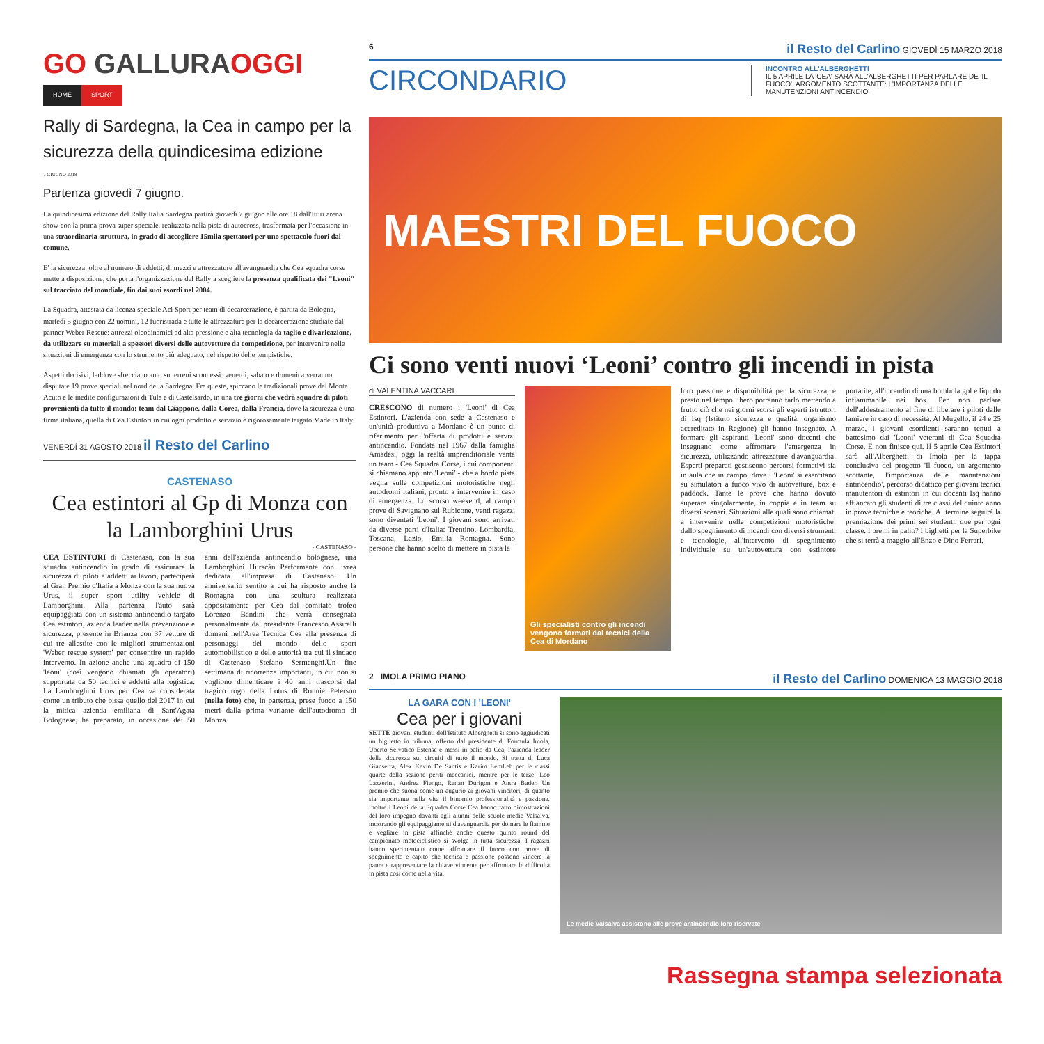GO GALLURAOGGI
HOME SPORT
Rally di Sardegna, la Cea in campo per la sicurezza della quindicesima edizione
7 GIUGNO 2018
Partenza giovedì 7 giugno.
La quindicesima edizione del Rally Italia Sardegna partirà giovedì 7 giugno alle ore 18 dall'Ittiri arena show con la prima prova super speciale, realizzata nella pista di autocross, trasformata per l'occasione in una straordinaria struttura, in grado di accogliere 15mila spettatori per uno spettacolo fuori dal comune.
E' la sicurezza, oltre al numero di addetti, di mezzi e attrezzature all'avanguardia che Cea squadra corse mette a disposizione, che porta l'organizzazione del Rally a scegliere la presenza qualificata dei "Leoni" sul tracciato del mondiale, fin dai suoi esordi nel 2004.
La Squadra, attestata da licenza speciale Aci Sport per team di decarcerazione, è partita da Bologna, martedì 5 giugno con 22 uomini, 12 fuoristrada e tutte le attrezzature per la decarcerazione studiate dal partner Weber Rescue: attrezzi oleodinamici ad alta pressione e alta tecnologia da taglio e divaricazione, da utilizzare su materiali a spessori diversi delle autovetture da competizione, per intervenire nelle situazioni di emergenza con lo strumento più adeguato, nel rispetto delle tempistiche.
Aspetti decisivi, laddove sfrecciano auto su terreni sconnessi: venerdì, sabato e domenica verranno disputate 19 prove speciali nel nord della Sardegna. Fra queste, spiccano le tradizionali prove del Monte Acuto e le inedite configurazioni di Tula e di Castelsardo, in una tre giorni che vedrà squadre di piloti provenienti da tutto il mondo: team dal Giappone, dalla Corea, dalla Francia, dove la sicurezza è una firma italiana, quella di Cea Estintori in cui ogni prodotto e servizio è rigorosamente targato Made in Italy.
VENERDÌ 31 AGOSTO 2018 il Resto del Carlino
CASTENASO
Cea estintori al Gp di Monza con la Lamborghini Urus
- CASTENASO -
CEA ESTINTORI di Castenaso, con la sua squadra antincendio in grado di assicurare la sicurezza di piloti e addetti ai lavori, parteciperà al Gran Premio d'Italia a Monza con la sua nuova Urus, il super sport utility vehicle di Lamborghini. Alla partenza l'auto sarà equipaggiata con un sistema antincendio targato Cea estintori, azienda leader nella prevenzione e sicurezza, presente in Brianza con 37 vetture di cui tre allestite con le migliori strumentazioni 'Weber rescue system' per consentire un rapido intervento. In azione anche una squadra di 150 'leoni' (così vengono chiamati gli operatori) supportata da 50 tecnici e addetti alla logistica. La Lamborghini Urus per Cea va considerata come un tributo che bissa quello del 2017 in cui la mitica azienda emiliana di Sant'Agata Bolognese, ha preparato, in occasione dei 50 anni dell'azienda antincendio bolognese, una Lamborghini Huracán Performante con livrea dedicata all'impresa di Castenaso. Un anniversario sentito a cui ha risposto anche la Romagna con una scultura realizzata appositamente per Cea dal comitato trofeo Lorenzo Bandini che verrà consegnata personalmente dal presidente Francesco Assirelli domani nell'Area Tecnica Cea alla presenza di personaggi del mondo dello sport automobilistico e delle autorità tra cui il sindaco di Castenaso Stefano Sermenghi.Un fine settimana di ricorrenze importanti, in cui non si vogliono dimenticare i 40 anni trascorsi dal tragico rogo della Lotus di Ronnie Peterson (nella foto) che, in partenza, prese fuoco a 150 metri dalla prima variante dell'autodromo di Monza.
6 il Resto del Carlino GIOVEDÌ 15 MARZO 2018
CIRCONDARIO
INCONTRO ALL'ALBERGHETTI
IL 5 APRILE LA 'CEA' SARÀ ALL'ALBERGHETTI PER PARLARE DE 'IL FUOCO', ARGOMENTO SCOTTANTE: L'IMPORTANZA DELLE MANUTENZIONI ANTINCENDIO'
MAESTRI DEL FUOCO
Ci sono venti nuovi ‘Leoni’ contro gli incendi in pista
di VALENTINA VACCARI
CRESCONO di numero i 'Leoni' di Cea Estintori. L'azienda con sede a Castenaso e un'unità produttiva a Mordano è un punto di riferimento per l'offerta di prodotti e servizi antincendio. Fondata nel 1967 dalla famiglia Amadesi, oggi la realtà imprenditoriale vanta un team - Cea Squadra Corse, i cui componenti si chiamano appunto 'Leoni' - che a bordo pista veglia sulle competizioni motoristiche negli autodromi italiani, pronto a intervenire in caso di emergenza. Lo scorso weekend, al campo prove di Savignano sul Rubicone, venti ragazzi sono diventati 'Leoni'. I giovani sono arrivati da diverse parti d'Italia: Trentino, Lombardia, Toscana, Lazio, Emilia Romagna. Sono persone che hanno scelto di mettere in pista la
Gli specialisti contro gli incendi vengono formati dai tecnici della Cea di Mordano
loro passione e disponibilità per la sicurezza, e presto nel tempo libero potranno farlo mettendo a frutto ciò che nei giorni scorsi gli esperti istruttori di Isq (Istituto sicurezza e qualità, organismo accreditato in Regione) gli hanno insegnato. A formare gli aspiranti 'Leoni' sono docenti che insegnano come affrontare l'emergenza in sicurezza, utilizzando attrezzature d'avanguardia. Esperti preparati gestiscono percorsi formativi sia in aula che in campo, dove i 'Leoni' si esercitano su simulatori a fuoco vivo di autovetture, box e paddock. Tante le prove che hanno dovuto superare singolarmente, in coppia e in team su diversi scenari. Situazioni alle quali sono chiamati a intervenire nelle competizioni motoristiche: dallo spegnimento di incendi con diversi strumenti e tecnologie, all'intervento di spegnimento individuale su un'autovettura con estintore portatile, all'incendio di una bombola gpl e liquido infiammabile nei box. Per non parlare dell'addestramento al fine di liberare i piloti dalle lamiere in caso di necessità. Al Mugello, il 24 e 25 marzo, i giovani esordienti saranno tenuti a battesimo dai 'Leoni' veterani di Cea Squadra Corse. E non finisce qui. Il 5 aprile Cea Estintori sarà all'Alberghetti di Imola per la tappa conclusiva del progetto 'Il fuoco, un argomento scottante, l'importanza delle manutenzioni antincendio', percorso didattico per giovani tecnici manutentori di estintori in cui docenti Isq hanno affiancato gli studenti di tre classi del quinto anno in prove tecniche e teoriche. Al termine seguirà la premiazione dei primi sei studenti, due per ogni classe. I premi in palio? I biglietti per la Superbike che si terrà a maggio all'Enzo e Dino Ferrari.
2 IMOLA PRIMO PIANO il Resto del Carlino DOMENICA 13 MAGGIO 2018
LA GARA CON I 'LEONI'
Cea per i giovani
SETTE giovani studenti dell'Istituto Alberghetti si sono aggiudicati un biglietto in tribuna, offerto dal presidente di Formula Imola, Uberto Selvatico Estense e messi in palio da Cea, l'azienda leader della sicurezza sui circuiti di tutto il mondo. Si tratta di Luca Gianserra, Alex Kevin De Santis e Karim LemLeh per le classi quarte della sezione periti meccanici, mentre per le terze: Leo Lazzerini, Andrea Fiengo, Renan Durigon e Antra Bader. Un premio che suona come un augurio ai giovani vincitori, di quanto sia importante nella vita il binomio professionalità e passione. Inoltre i Leoni della Squadra Corse Cea hanno fatto dimostrazioni del loro impegno davanti agli alunni delle scuole medie Valsalva, mostrando gli equipaggiamenti d'avanguardia per domare le fiamme e vegliare in pista affinché anche questo quinto round del campionato motociclistico si svolga in tutta sicurezza. I ragazzi hanno sperimentato come affrontare il fuoco con prove di spegnimento e capito che tecnica e passione possono vincere la paura e rappresentare la chiave vincente per affrontare le difficoltà in pista così come nella vita.
Le medie Valsalva assistono alle prove antincendio loro riservate
Rassegna stampa selezionata